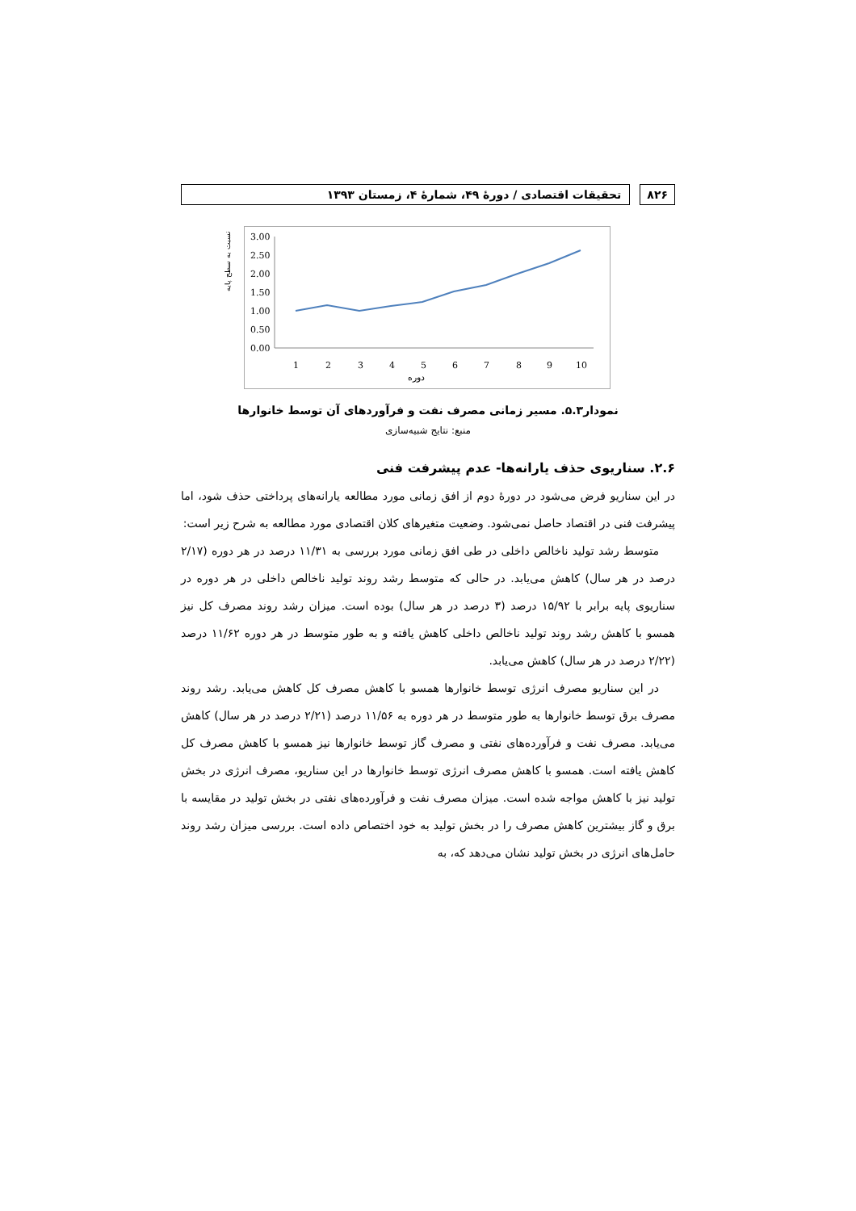۸۲۶
تحقیقات اقتصادی / دورهٔ ۴۹، شمارهٔ ۴، زمستان ۱۳۹۳
3.00
2.50
2.00
1.50
1.00
0.50
0.00
1
2
3
4
5
6
7
8
9
10
دوره
نسبت به سطح پایه
نمودار۵.۳. مسیر زمانی مصرف نفت و فرآوردهای آن توسط خانوارها
منبع: نتایج شبیه‌سازی
۲.۶. سناریوی حذف یارانه‌ها- عدم پیشرفت فنی
در این سناریو فرض می‌شود در دورهٔ دوم از افق زمانی مورد مطالعه یارانه‌های پرداختی حذف شود، اما پیشرفت فنی در اقتصاد حاصل نمی‌شود. وضعیت متغیرهای کلان اقتصادی مورد مطالعه به شرح زیر است:
متوسط رشد تولید ناخالص داخلی در طی افق زمانی مورد بررسی به ۱۱/۳۱ درصد در هر دوره (۲/۱۷ درصد در هر سال) کاهش می‌یابد. در حالی که متوسط رشد روند تولید ناخالص داخلی در هر دوره در سناریوی پایه برابر با ۱۵/۹۲ درصد (۳ درصد در هر سال) بوده است. میزان رشد روند مصرف کل نیز همسو با کاهش رشد روند تولید ناخالص داخلی کاهش یافته و به طور متوسط در هر دوره ۱۱/۶۲ درصد (۲/۲۲ درصد در هر سال) کاهش می‌یابد.
در این سناریو مصرف انرژی توسط خانوارها همسو با کاهش مصرف کل کاهش می‌یابد. رشد روند مصرف برق توسط خانوارها به طور متوسط در هر دوره به ۱۱/۵۶ درصد (۲/۲۱ درصد در هر سال) کاهش می‌یابد. مصرف نفت و فرآورده‌های نفتی و مصرف گاز توسط خانوارها نیز همسو با کاهش مصرف کل کاهش یافته است. همسو با کاهش مصرف انرژی توسط خانوارها در این سناریو، مصرف انرژی در بخش تولید نیز با کاهش مواجه شده است. میزان مصرف نفت و فرآورده‌های نفتی در بخش تولید در مقایسه با برق و گاز بیشترین کاهش مصرف را در بخش تولید به خود اختصاص داده است. بررسی میزان رشد روند حامل‌های انرژی در بخش تولید نشان می‌دهد که، به